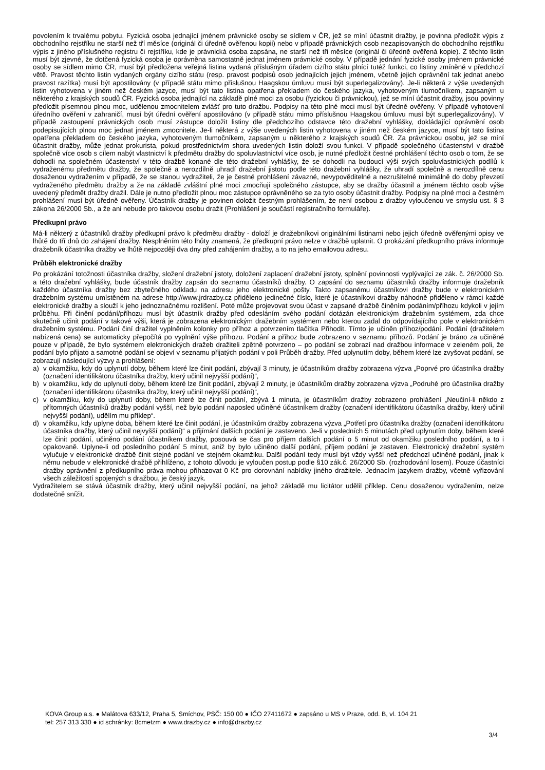povolením k trvalému pobytu. Fyzická osoba jednající jménem právnické osoby se sídlem v ČR, jež se míní účastnit dražby, je povinna předložit výpis z obchodního rejstříku ne starší než tří měsíce (originál či úředně ověřenou kopii) nebo v případě právnických osob nezapisovaných do obchodního rejstříku výpis z jiného příslušného registru či rejstříku, kde je právnická osoba zapsána, ne starší než tři měsíce (originál či úředně ověřená kopie). Z těchto listin musí být zjevné, že dotčená fyzická osoba je oprávněna samostatně jednat jménem právnické osoby. V případě jednání fyzické osoby jménem právnické osoby se sídlem mimo ČR, musí být předložena veřejná listina vydaná příslušným úřadem cizího státu plnící tutéž funkci, co listiny zmíněné v předchozí větě. Pravost těchto listin vydaných orgány cizího státu (resp. pravost podpisů osob jednajících jejich jménem, včetně jejich oprávnění tak jednat anebo pravost razítka) musí být apostilovány (v případě státu mimo příslušnou Haagskou úmluvu musí být superlegalizovány). Je-li některá z výše uvedených listin vyhotovena v jiném než českém jazyce, musí být tato listina opatřena překladem do českého jazyka, vyhotoveným tlumočníkem, zapsaným u některého z krajských soudů ČR. Fyzická osoba jednající na základě plné moci za osobu (fyzickou či právnickou), jež se míní účastnit dražby, jsou povinny předložit písemnou plnou moc, udělenou zmocnitelem zvlášť pro tuto dražbu. Podpisy na této plné moci musí být úředně ověřeny. V případě vyhotovení úředního ověření v zahraničí, musí být úřední ověření apostilováno (v případě státu mimo příslušnou Haagskou úmluvu musí být superlegalizovány). V případě zastoupení právnických osob musí zástupce doložit listiny dle předchozího odstavce této dražební vyhlášky, dokládající oprávnění osob podepisujících plnou moc jednat jménem zmocnitele. Je-li některá z výše uvedených listin vyhotovena v jiném než českém jazyce, musí být tato listina opatřena překladem do českého jazyka, vyhotoveným tlumočníkem, zapsaným u některého z krajských soudů ČR. Za právnickou osobu, jež se míní účastnit dražby, může jednat prokurista, pokud prostřednictvím shora uvedených listin doloží svou funkci. V případě společného účastenství v dražbě společně více osob s cílem nabýt vlastnictví k předmětu dražby do spoluvlastnictví více osob, je nutné předložit čestné prohlášení těchto osob o tom, že se dohodli na společném účastenství v této dražbě konané dle této dražební vyhlášky, že se dohodli na budoucí výši svých spoluvlastnických podílů k vydraženému předmětu dražby, že společně a nerozdílně uhradí dražební jistotu podle této dražební vyhlášky, že uhradí společně a nerozdílně cenu dosaženou vydražením v případě, že se stanou vydražiteli, že je čestné prohlášení závazné, nevypověditelné a nezrušitelné minimálně do doby převzetí vydraženého předmětu dražby a že na základě zvláštní plné moci zmocňují společného zástupce, aby se dražby účastnil a jménem těchto osob výše uvedený předmět dražby dražil. Dále je nutno předložit plnou moc zástupce oprávněného se za tyto osoby účastnit dražby. Podpisy na plné moci a čestném prohlášení musí být úředně ověřeny. Účastník dražby je povinen doložit čestným prohlášením, že není osobou z dražby vyloučenou ve smyslu ust. § 3 zákona 26/2000 Sb., a že ani nebude pro takovou osobu dražit (Prohlášení je součástí registračního formuláře).
Předkupní právo
Má-li některý z účastníků dražby předkupní právo k předmětu dražby - doloží je dražebníkovi originálními listinami nebo jejich úředně ověřenými opisy ve lhůtě do tří dnů do zahájení dražby. Nesplněním této lhůty znamená, že předkupní právo nelze v dražbě uplatnit. O prokázání předkupního práva informuje dražebník účastníka dražby ve lhůtě nejpozději dva dny před zahájením dražby, a to na jeho emailovou adresu.
Průběh elektronické dražby
Po prokázání totožnosti účastníka dražby, složení dražební jistoty, doložení zaplacení dražební jistoty, splnění povinnosti vyplývající ze zák. č. 26/2000 Sb. a této dražební vyhlášky, bude účastník dražby zapsán do seznamu účastníků dražby. O zapsání do seznamu účastníků dražby informuje dražebník každého účastníka dražby bez zbytečného odkladu na adresu jeho elektronické pošty. Takto zapsanému účastníkovi dražby bude v elektronickém dražebním systému umístěném na adrese http://www.jrdrazby.cz přiděleno jedinečné číslo, které je účastníkovi dražby náhodně přiděleno v rámci každé elektronické dražby a slouží k jeho jednoznačnému rozlišení. Poté může projevovat svou účast v zapsané dražbě činěním podáním/příhozu kdykoli v jejím průběhu. Při činění podání/příhozu musí být účastník dražby před odesláním svého podání dotázán elektronickým dražebním systémem, zda chce skutečně učinit podání v takové výši, která je zobrazena elektronickým dražebním systémem nebo kterou zadal do odpovídajícího pole v elektronickém dražebním systému. Podání činí dražitel vyplněním kolonky pro příhoz a potvrzením tlačítka Přihodit. Tímto je učiněn příhoz/podání. Podání (dražitelem nabízená cena) se automaticky přepočítá po vyplnění výše příhozu. Podání a příhoz bude zobrazeno v seznamu příhozů. Podání je bráno za učiněné pouze v případě, že bylo systémem elektronických dražeb dražiteli zpětně potvrzeno – po podání se zobrazí nad dražbou informace v zeleném poli, že podání bylo přijato a samotné podání se objeví v seznamu přijatých podání v poli Průběh dražby. Před uplynutím doby, během které lze zvyšovat podání, se zobrazují následující výzvy a prohlášení:
a) v okamžiku, kdy do uplynutí doby, během které lze činit podání, zbývají 3 minuty, je účastníkům dražby zobrazena výzva „Poprvé pro účastníka dražby (označení identifikátoru účastníka dražby, který učinil nejvyšší podání)“,
b) v okamžiku, kdy do uplynutí doby, během které lze činit podání, zbývají 2 minuty, je účastníkům dražby zobrazena výzva „Podruhé pro účastníka dražby (označení identifikátoru účastníka dražby, který učinil nejvyšší podání)“,
c) v okamžiku, kdy do uplynutí doby, během které lze činit podání, zbývá 1 minuta, je účastníkům dražby zobrazeno prohlášení „Neučiní-li někdo z přítomných účastníků dražby podání vyšší, než bylo podání naposled učiněné účastníkem dražby (označení identifikátoru účastníka dražby, který učinil nejvyšší podání), udělím mu příklep“.
d) v okamžiku, kdy uplyne doba, během které lze činit podání, je účastníkům dražby zobrazena výzva „Potřetí pro účastníka dražby (označení identifikátoru účastníka dražby, který učinil nejvyšší podání)“ a přijímání dalších podání je zastaveno. Je-li v posledních 5 minutách před uplynutím doby, během které lze činit podání, učiněno podání účastníkem dražby, posouvá se čas pro příjem dalších podání o 5 minut od okamžiku posledního podání, a to i opakovaně. Uplyne-li od posledního podání 5 minut, aniž by bylo učiněno další podání, příjem podání je zastaven. Elektronický dražební systém vylučuje v elektronické dražbě činit stejné podání ve stejném okamžiku. Další podání tedy musí být vždy vyšší než předchozí učiněné podání, jinak k němu nebude v elektronické dražbě přihlíženo, z tohoto důvodu je vyloučen postup podle §10 zák.č. 26/2000 Sb. (rozhodování losem). Pouze účastníci dražby oprávnění z předkupního práva mohou přihazovat 0 Kč pro dorovnání nabídky jiného dražitele. Jednacím jazykem dražby, včetně vyřizování všech záležitostí spojených s dražbou, je český jazyk.
Vydražitelem se stává účastník dražby, který učinil nejvyšší podání, na jehož základě mu licitátor udělil příklep. Cenu dosaženou vydražením, nelze dodatečně snížit.
KOVA Group a.s. ● Malátova 633/12, Praha 5, Smíchov, PSČ: 150 00 ● IČO 27411672 ● zapsáno u MS v Praze, odd. B, vl. 104 21
tel: 257 313 330 ● id schránky: 8cmetzm ● www.drazby.cz ● info@drazby.cz
3/4